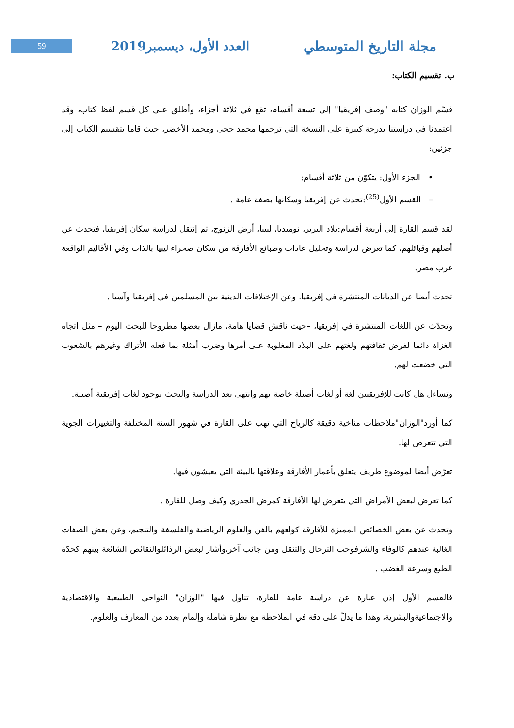59
العدد الأول، ديسمبر2019 مجلة التاريخ المتوسطي
ب. تقسيم الكتاب:
قسّم الوزان كتابه "وصف إفريقيا" إلى تسعة أقسام، تقع في ثلاثة أجزاء، وأطلق على كل قسم لفظ كتاب، وقد اعتمدنا في دراستنا بدرجة كبيرة على النسخة التي ترجمها محمد حجي ومحمد الأخضر، حيث قاما بتقسيم الكتاب إلى جزئين:
• الجزء الأول: يتكوّن من ثلاثة أقسام:
– القسم الأول<sup>(25)</sup>:تحدث عن إفريقيا وسكانها بصفة عامة .
لقد قسم القارة إلى أربعة أقسام:بلاد البربر، نوميديا، ليبيا، أرض الزنوج، ثم إنتقل لدراسة سكان إفريقيا، فتحدث عن أصلهم وقبائلهم، كما تعرض لدراسة وتحليل عادات وطبائع الأفارقة من سكان صحراء ليبيا بالذات وفي الأقاليم الواقعة غرب مصر.
تحدث أيضا عن الديانات المنتشرة في إفريقيا، وعن الإختلافات الدينية بين المسلمين في إفريقيا وآسيا .
وتحدّث عن اللغات المنتشرة في إفريقيا، –حيث ناقش قضايا هامة، مازال بعضها مطروحا للبحث اليوم – مثل اتجاه الغزاة دائما لفرض ثقافتهم ولغتهم على البلاد المغلوبة على أمرها وضرب أمثلة بما فعله الأتراك وغيرهم بالشعوب التي خضعت لهم.
وتساءل هل كانت للإفريقيين لغة أو لغات أصيلة خاصة بهم وانتهى بعد الدراسة والبحث بوجود لغات إفريقية أصيلة.
كما أورد"الوزان"ملاحظات مناخية دقيقة كالرياح التي تهب على القارة في شهور السنة المختلفة والتغييرات الجوية التي تتعرض لها.
تعرّض أيضا لموضوع طريف يتعلق بأعمار الأفارقة وعلاقتها بالبيئة التي يعيشون فيها.
كما تعرض لبعض الأمراض التي يتعرض لها الأفارقة كمرض الجدري وكيف وصل للقارة .
وتحدث عن بعض الخصائص المميزة للأفارقة كولعهم بالفن والعلوم الرياضية والفلسفة والتنجيم، وعن بعض الصفات الغالبة عندهم كالوفاء والشرفوحب الترحال والتنقل ومن جانب آخر،وأشار لبعض الرذائلوالنقائص الشائعة بينهم كحدّة الطبع وسرعة الغضب .
فالقسم الأول إذن عبارة عن دراسة عامة للقارة، تناول فيها "الوزان" النواحي الطبيعية والاقتصادية والاجتماعيةوالبشرية، وهذا ما يدلّ على دقة في الملاحظة مع نظرة شاملة وإلمام بعدد من المعارف والعلوم.